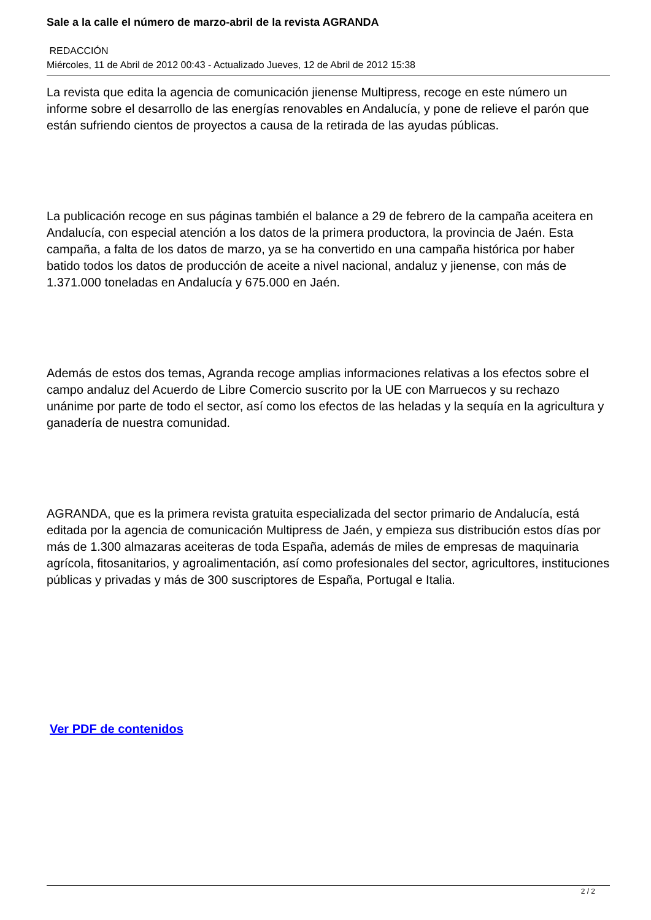Sale a la calle el número de marzo-abril de la revista AGRANDA
REDACCIÓN
Miércoles, 11 de Abril de 2012 00:43 - Actualizado Jueves, 12 de Abril de 2012 15:38
La revista que edita la agencia de comunicación jienense Multipress, recoge en este número un informe sobre el desarrollo de las energías renovables en Andalucía, y pone de relieve el parón que están sufriendo cientos de proyectos a causa de la retirada de las ayudas públicas.
La publicación recoge en sus páginas también el balance a 29 de febrero de la campaña aceitera en Andalucía, con especial atención a los datos de la primera productora, la provincia de Jaén. Esta campaña, a falta de los datos de marzo, ya se ha convertido en una campaña histórica por haber batido todos los datos de producción de aceite a nivel nacional, andaluz y jienense, con más de 1.371.000 toneladas en Andalucía y 675.000 en Jaén.
Además de estos dos temas, Agranda recoge amplias informaciones relativas a los efectos sobre el campo andaluz del Acuerdo de Libre Comercio suscrito por la UE con Marruecos y su rechazo unánime por parte de todo el sector, así como los efectos de las heladas y la sequía en la agricultura y ganadería de nuestra comunidad.
AGRANDA, que es la primera revista gratuita especializada del sector primario de Andalucía, está editada por la agencia de comunicación Multipress de Jaén, y empieza sus distribución estos días por más de 1.300 almazaras aceiteras de toda España, además de miles de empresas de maquinaria agrícola, fitosanitarios, y agroalimentación, así como profesionales del sector, agricultores, instituciones públicas y privadas y más de 300 suscriptores de España, Portugal e Italia.
Ver PDF de contenidos
2 / 2